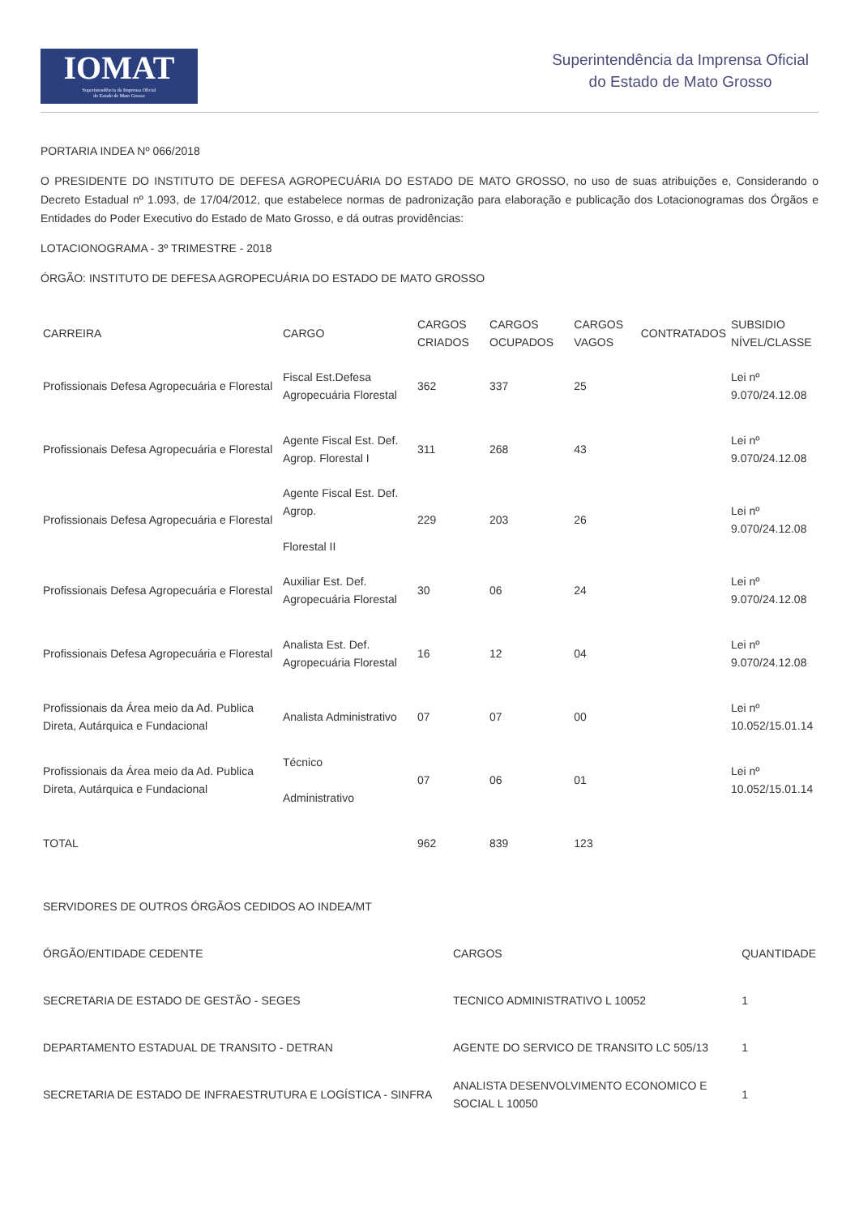IOMAT
Superintendência da Imprensa Oficial
do Estado de Mato Grosso
Superintendência da Imprensa Oficial
do Estado de Mato Grosso
PORTARIA INDEA Nº 066/2018
O PRESIDENTE DO INSTITUTO DE DEFESA AGROPECUÁRIA DO ESTADO DE MATO GROSSO, no uso de suas atribuições e, Considerando o Decreto Estadual nº 1.093, de 17/04/2012, que estabelece normas de padronização para elaboração e publicação dos Lotacionogramas dos Órgãos e Entidades do Poder Executivo do Estado de Mato Grosso, e dá outras providências:
LOTACIONOGRAMA - 3º TRIMESTRE - 2018
ÓRGÃO: INSTITUTO DE DEFESA AGROPECUÁRIA DO ESTADO DE MATO GROSSO
| CARREIRA | CARGO | CARGOS CRIADOS | CARGOS OCUPADOS | CARGOS VAGOS | CONTRATADOS | SUBSIDIO NÍVEL/CLASSE |
| --- | --- | --- | --- | --- | --- | --- |
| Profissionais Defesa Agropecuária e Florestal | Fiscal Est.Defesa Agropecuária Florestal | 362 | 337 | 25 | | Lei nº 9.070/24.12.08 |
| Profissionais Defesa Agropecuária e Florestal | Agente Fiscal Est. Def. Agrop. Florestal I | 311 | 268 | 43 | | Lei nº 9.070/24.12.08 |
| Profissionais Defesa Agropecuária e Florestal | Agente Fiscal Est. Def. Agrop. Florestal II | 229 | 203 | 26 | | Lei nº 9.070/24.12.08 |
| Profissionais Defesa Agropecuária e Florestal | Auxiliar Est. Def. Agropecuária Florestal | 30 | 06 | 24 | | Lei nº 9.070/24.12.08 |
| Profissionais Defesa Agropecuária e Florestal | Analista Est. Def. Agropecuária Florestal | 16 | 12 | 04 | | Lei nº 9.070/24.12.08 |
| Profissionais da Área meio da Ad. Publica Direta, Autárquica e Fundacional | Analista Administrativo | 07 | 07 | 00 | | Lei nº 10.052/15.01.14 |
| Profissionais da Área meio da Ad. Publica Direta, Autárquica e Fundacional | Técnico Administrativo | 07 | 06 | 01 | | Lei nº 10.052/15.01.14 |
| TOTAL | | 962 | 839 | 123 | | |
| SERVIDORES DE OUTROS ÓRGÃOS CEDIDOS AO INDEA/MT | | |
| ÓRGÃO/ENTIDADE CEDENTE | CARGOS | QUANTIDADE |
| SECRETARIA DE ESTADO DE GESTÃO - SEGES | TECNICO ADMINISTRATIVO L 10052 | 1 |
| DEPARTAMENTO ESTADUAL DE TRANSITO - DETRAN | AGENTE DO SERVICO DE TRANSITO LC 505/13 | 1 |
| SECRETARIA DE ESTADO DE INFRAESTRUTURA E LOGÍSTICA - SINFRA | ANALISTA DESENVOLVIMENTO ECONOMICO E SOCIAL L 10050 | 1 |